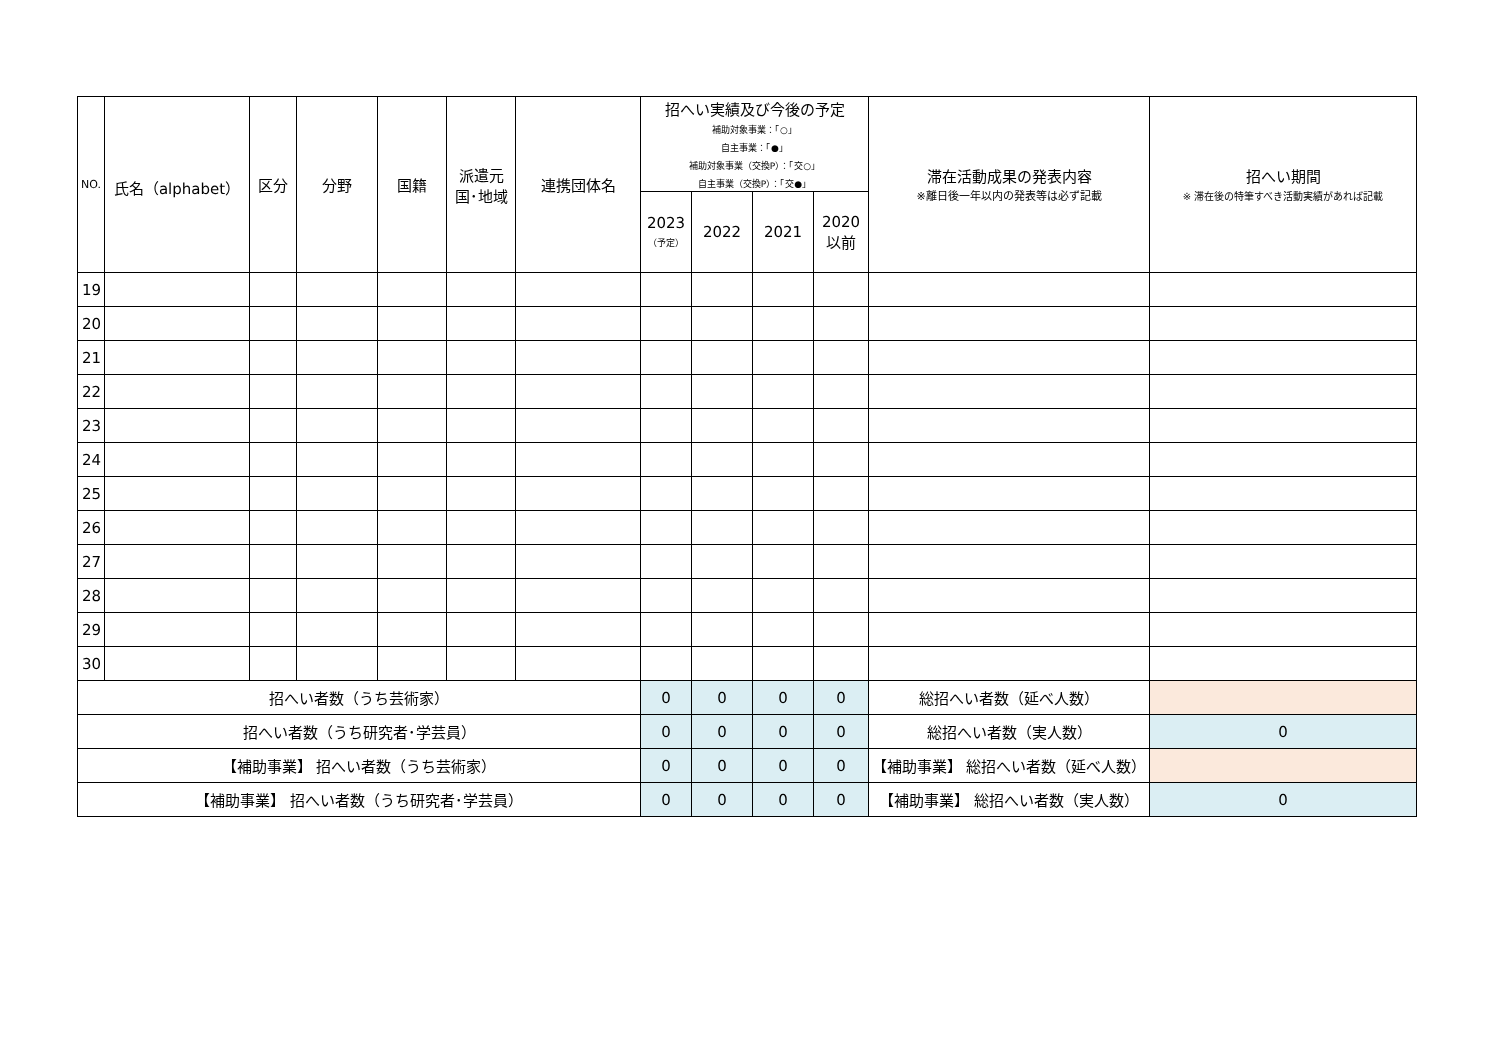| NO. | 氏名（alphabet） | 区分 | 分野 | 国籍 | 派遣元 国･地域 | 連携団体名 | 招へい実績及び今後の予定 補助対象事業：「○」 自主事業：「●」 補助対象事業（交換P）：「交○」 自主事業（交換P）：「交●」 | | | | 滞在活動成果の発表内容 ※離日後一年以内の発表等は必ず記載 | 招へい期間 ※ 滞在後の特筆すべき活動実績があれば記載 |
| --- | --- | --- | --- | --- | --- | --- | --- | --- | --- | --- | --- | --- |
| | | | | | | | 2023 （予定） | 2022 | 2021 | 2020 以前 | | |
| 19 | | | | | | | | | | | | |
| 20 | | | | | | | | | | | | |
| 21 | | | | | | | | | | | | |
| 22 | | | | | | | | | | | | |
| 23 | | | | | | | | | | | | |
| 24 | | | | | | | | | | | | |
| 25 | | | | | | | | | | | | |
| 26 | | | | | | | | | | | | |
| 27 | | | | | | | | | | | | |
| 28 | | | | | | | | | | | | |
| 29 | | | | | | | | | | | | |
| 30 | | | | | | | | | | | | |
| 招へい者数（うち芸術家） | | | | | | | 0 | 0 | 0 | 0 | 総招へい者数（延べ人数） | |
| 招へい者数（うち研究者･学芸員） | | | | | | | 0 | 0 | 0 | 0 | 総招へい者数（実人数） | 0 |
| 【補助事業】 招へい者数（うち芸術家） | | | | | | | 0 | 0 | 0 | 0 | 【補助事業】 総招へい者数（延べ人数） | |
| 【補助事業】 招へい者数（うち研究者･学芸員） | | | | | | | 0 | 0 | 0 | 0 | 【補助事業】 総招へい者数（実人数） | 0 |